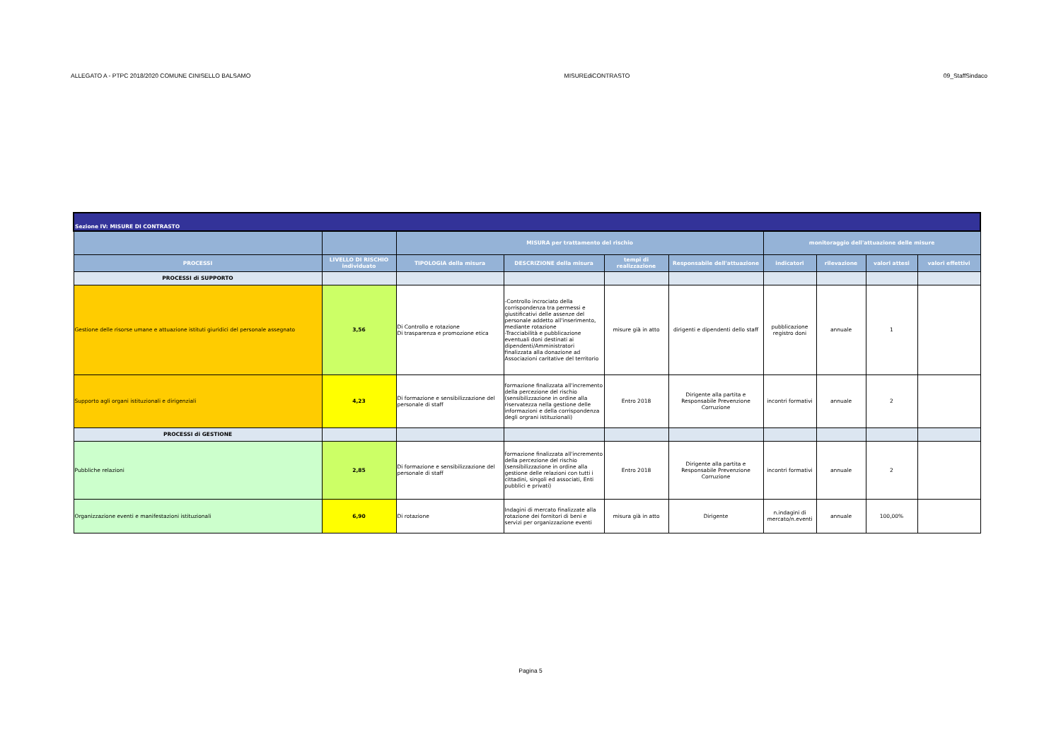ALLEGATO A - PTPC 2018/2020 COMUNE CINISELLO BALSAMO MISUREdiCONTRASTO 09_StaffSindaco
| Sezione IV: MISURE DI CONTRASTO | | | | | | | | | |
| | | MISURA per trattamento del rischio | | | | monitoraggio dell'attuazione delle misure | | | |
| PROCESSI | LIVELLO DI RISCHIO individuato | TIPOLOGIA della misura | DESCRIZIONE della misura | tempi di realizzazione | Responsabile dell'attuazione | indicatori | rilevazione | valori attesi | valori effettivi |
| PROCESSI di SUPPORTO | | | | | | | | | |
| Gestione delle risorse umane e attuazione istituti giuridici del personale assegnato | 3,56 | Di Controllo e rotazione Di trasparenza e promozione etica | -Controllo incrociato della corrispondenza tra permessi e giustificativi delle assenze del personale addetto all'inserimento, mediante rotazione -Tracciabilità e pubblicazione eventuali doni destinati ai dipendenti/Amministratori finalizzata alla donazione ad Associazioni caritative del territorio | misure già in atto | dirigenti e dipendenti dello staff | pubblicazione registro doni | annuale | 1 | |
| Supporto agli organi istituzionali e dirigenziali | 4,23 | Di formazione e sensibilizzazione del personale di staff | formazione finalizzata all'incremento della percezione del rischio (sensibilizzazione in ordine alla riservatezza nella gestione delle informazioni e della corrispondenza degli orgrani istituzionali) | Entro 2018 | Dirigente alla partita e Responsabile Prevenzione Corruzione | incontri formativi | annuale | 2 | |
| PROCESSI di GESTIONE | | | | | | | | | |
| Pubbliche relazioni | 2,85 | Di formazione e sensibilizzazione del personale di staff | formazione finalizzata all'incremento della percezione del rischio (sensibilizzazione in ordine alla gestione delle relazioni con tutti i cittadini, singoli ed associati, Enti pubblici e privati) | Entro 2018 | Dirigente alla partita e Responsabile Prevenzione Corruzione | incontri formativi | annuale | 2 | |
| Organizzazione eventi e manifestazioni istituzionali | 6,90 | Di rotazione | Indagini di mercato finalizzate alla rotazione dei fornitori di beni e servizi per organizzazione eventi | misura già in atto | Dirigente | n.indagini di mercato/n.eventi | annuale | 100,00% | |
Pagina 5